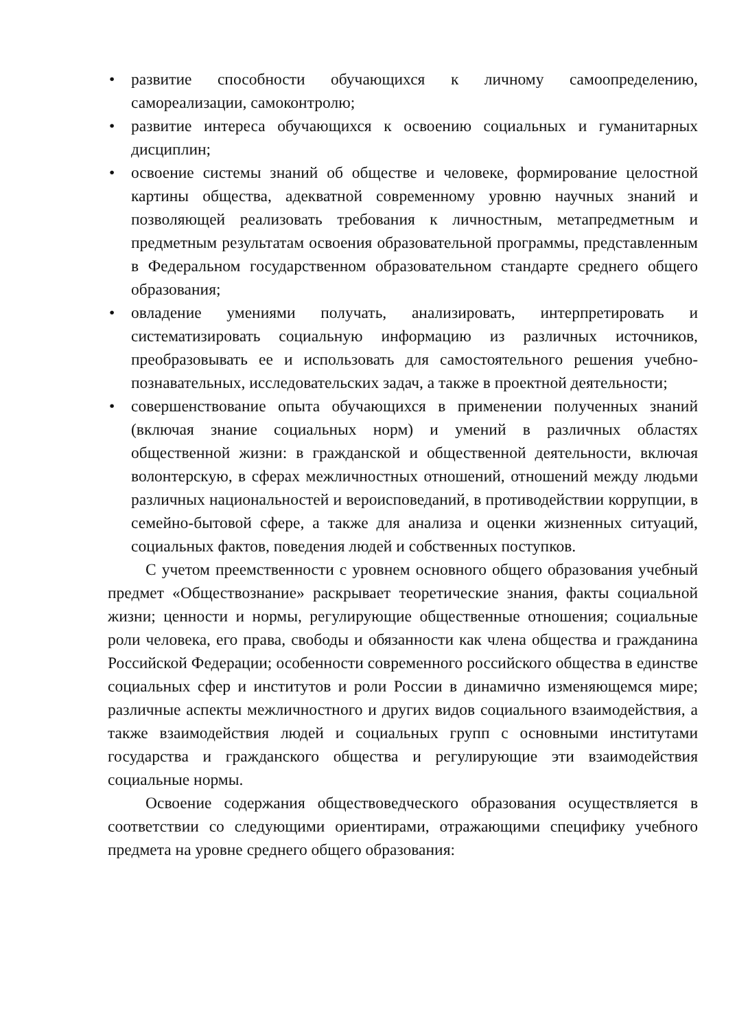• развитие способности обучающихся к личному самоопределению, самореализации, самоконтролю;
• развитие интереса обучающихся к освоению социальных и гуманитарных дисциплин;
• освоение системы знаний об обществе и человеке, формирование целостной картины общества, адекватной современному уровню научных знаний и позволяющей реализовать требования к личностным, метапредметным и предметным результатам освоения образовательной программы, представленным в Федеральном государственном образовательном стандарте среднего общего образования;
• овладение умениями получать, анализировать, интерпретировать и систематизировать социальную информацию из различных источников, преобразовывать ее и использовать для самостоятельного решения учебно-познавательных, исследовательских задач, а также в проектной деятельности;
• совершенствование опыта обучающихся в применении полученных знаний (включая знание социальных норм) и умений в различных областях общественной жизни: в гражданской и общественной деятельности, включая волонтерскую, в сферах межличностных отношений, отношений между людьми различных национальностей и вероисповеданий, в противодействии коррупции, в семейно-бытовой сфере, а также для анализа и оценки жизненных ситуаций, социальных фактов, поведения людей и собственных поступков.
С учетом преемственности с уровнем основного общего образования учебный предмет «Обществознание» раскрывает теоретические знания, факты социальной жизни; ценности и нормы, регулирующие общественные отношения; социальные роли человека, его права, свободы и обязанности как члена общества и гражданина Российской Федерации; особенности современного российского общества в единстве социальных сфер и институтов и роли России в динамично изменяющемся мире; различные аспекты межличностного и других видов социального взаимодействия, а также взаимодействия людей и социальных групп с основными институтами государства и гражданского общества и регулирующие эти взаимодействия социальные нормы.
Освоение содержания обществоведческого образования осуществляется в соответствии со следующими ориентирами, отражающими специфику учебного предмета на уровне среднего общего образования: